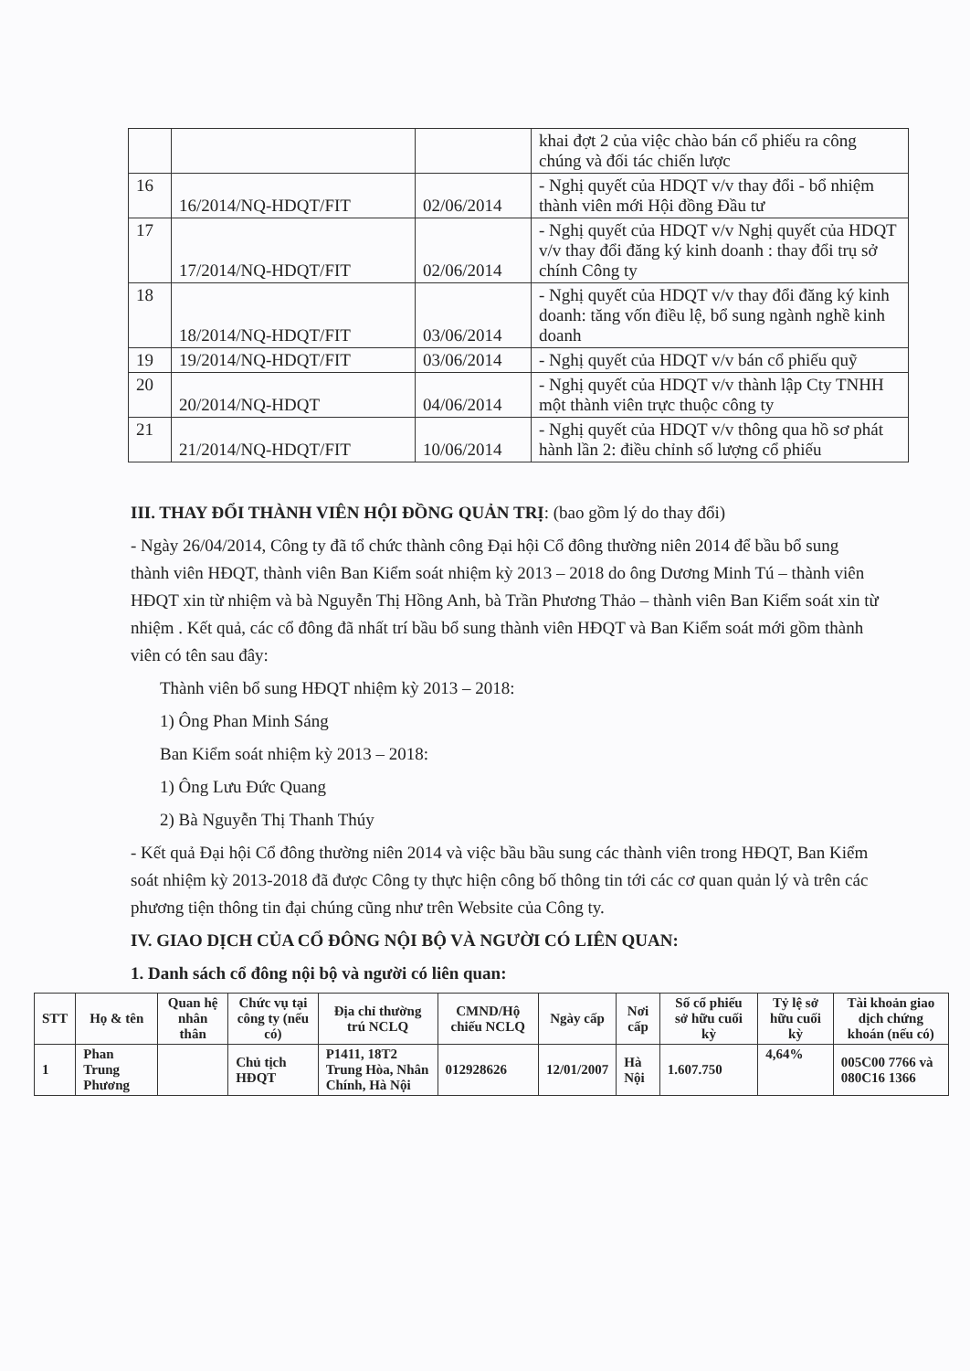| | | | khai đợt 2 của việc chào bán cổ phiếu ra công chúng và đối tác chiến lược |
| 16 | 16/2014/NQ-HDQT/FIT | 02/06/2014 | - Nghị quyết của HDQT v/v thay đổi - bổ nhiệm thành viên mới Hội đồng Đầu tư |
| 17 | 17/2014/NQ-HDQT/FIT | 02/06/2014 | - Nghị quyết của HDQT v/v Nghị quyết của HDQT v/v thay đổi đăng ký kinh doanh : thay đổi trụ sở chính Công ty |
| 18 | 18/2014/NQ-HDQT/FIT | 03/06/2014 | - Nghị quyết của HDQT v/v thay đổi đăng ký kinh doanh: tăng vốn điều lệ, bổ sung ngành nghề kinh doanh |
| 19 | 19/2014/NQ-HDQT/FIT | 03/06/2014 | - Nghị quyết của HDQT v/v bán cổ phiếu quỹ |
| 20 | 20/2014/NQ-HDQT | 04/06/2014 | - Nghị quyết của HDQT v/v thành lập Cty TNHH một thành viên trực thuộc công ty |
| 21 | 21/2014/NQ-HDQT/FIT | 10/06/2014 | - Nghị quyết của HDQT v/v thông qua hồ sơ phát hành lần 2: điều chỉnh số lượng cổ phiếu |
III. THAY ĐỔI THÀNH VIÊN HỘI ĐỒNG QUẢN TRỊ: (bao gồm lý do thay đổi)
- Ngày 26/04/2014, Công ty đã tổ chức thành công Đại hội Cổ đông thường niên 2014 để bầu bổ sung thành viên HĐQT, thành viên Ban Kiểm soát nhiệm kỳ 2013 – 2018 do ông Dương Minh Tú – thành viên HĐQT xin từ nhiệm và bà Nguyễn Thị Hồng Anh, bà Trần Phương Thảo – thành viên Ban Kiểm soát xin từ nhiệm . Kết quả, các cổ đông đã nhất trí bầu bổ sung thành viên HĐQT và Ban Kiểm soát mới gồm thành viên có tên sau đây:
Thành viên bổ sung HĐQT nhiệm kỳ 2013 – 2018:
1) Ông Phan Minh Sáng
Ban Kiểm soát nhiệm kỳ 2013 – 2018:
1) Ông Lưu Đức Quang
2) Bà Nguyễn Thị Thanh Thúy
- Kết quả Đại hội Cổ đông thường niên 2014 và việc bầu bầu sung các thành viên trong HĐQT, Ban Kiểm soát nhiệm kỳ 2013-2018 đã được Công ty thực hiện công bố thông tin tới các cơ quan quản lý và trên các phương tiện thông tin đại chúng cũng như trên Website của Công ty.
IV. GIAO DỊCH CỦA CỔ ĐÔNG NỘI BỘ VÀ NGƯỜI CÓ LIÊN QUAN:
1. Danh sách cổ đông nội bộ và người có liên quan:
| STT | Họ & tên | Quan hệ nhân thân | Chức vụ tại công ty (nếu có) | Địa chỉ thường trú NCLQ | CMND/Hộ chiếu NCLQ | Ngày cấp | Nơi cấp | Số cổ phiếu sở hữu cuối kỳ | Tỷ lệ sở hữu cuối kỳ | Tài khoản giao dịch chứng khoán (nếu có) |
| --- | --- | --- | --- | --- | --- | --- | --- | --- | --- | --- |
| 1 | Phan Trung Phương | | Chủ tịch HĐQT | P1411, 18T2 Trung Hòa, Nhân Chính, Hà Nội | 012928626 | 12/01/2007 | Hà Nội | 1.607.750 | 4,64% | 005C00 7766 và 080C16 1366 |